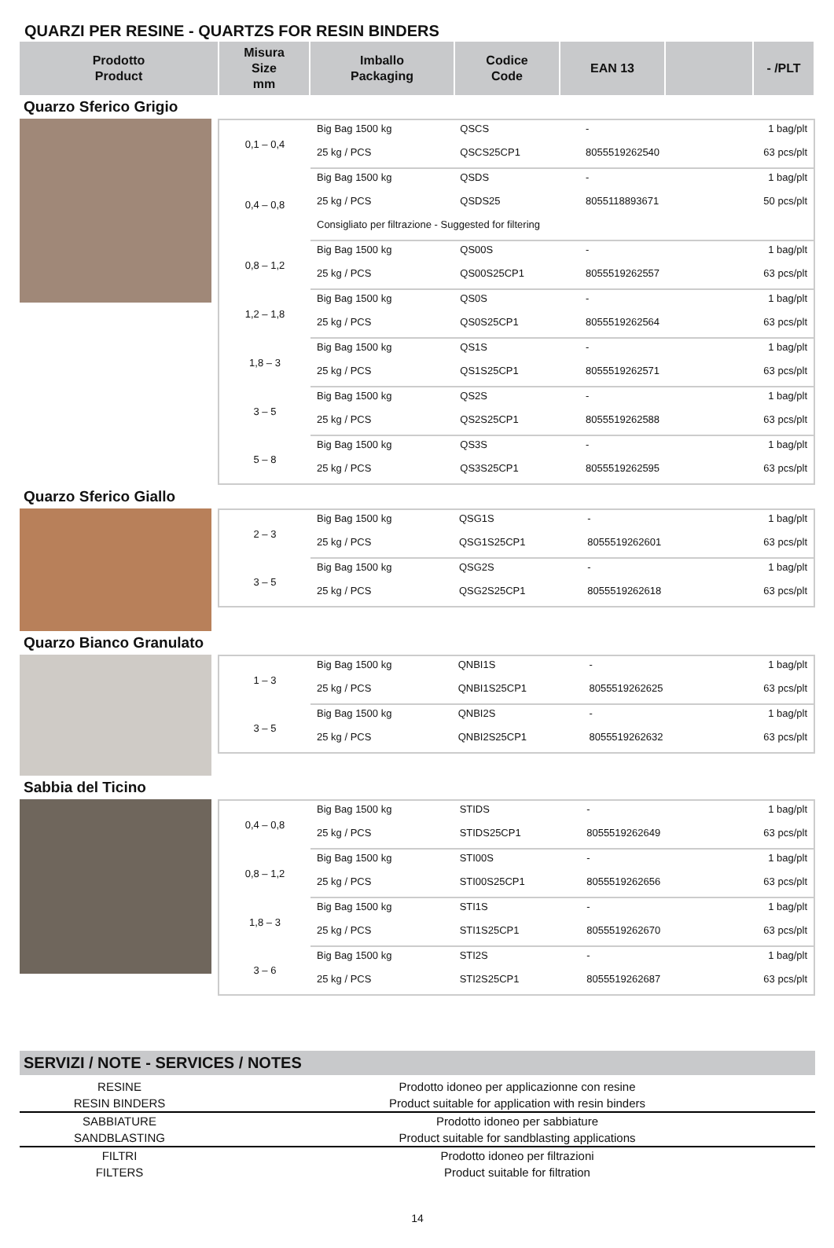QUARZI PER RESINE - QUARTZS FOR RESIN BINDERS
| Prodotto Product | Misura Size mm | Imballo Packaging | Codice Code | EAN 13 | | - /PLT |
| --- | --- | --- | --- | --- | --- | --- |
Quarzo Sferico Grigio
| 0,1 – 0,4 | Big Bag 1500 kg | QSCS | - | 1 bag/plt |
| | 25 kg / PCS | QSCS25CP1 | 8055519262540 | 63 pcs/plt |
| 0,4 – 0,8 | Big Bag 1500 kg | QSDS | - | 1 bag/plt |
| | 25 kg / PCS | QSDS25 | 8055118893671 | 50 pcs/plt |
| | Consigliato per filtrazione - Suggested for filtering | | | |
| 0,8 – 1,2 | Big Bag 1500 kg | QS00S | - | 1 bag/plt |
| | 25 kg / PCS | QS00S25CP1 | 8055519262557 | 63 pcs/plt |
| 1,2 – 1,8 | Big Bag 1500 kg | QS0S | - | 1 bag/plt |
| | 25 kg / PCS | QS0S25CP1 | 8055519262564 | 63 pcs/plt |
| 1,8 – 3 | Big Bag 1500 kg | QS1S | - | 1 bag/plt |
| | 25 kg / PCS | QS1S25CP1 | 8055519262571 | 63 pcs/plt |
| 3 – 5 | Big Bag 1500 kg | QS2S | - | 1 bag/plt |
| | 25 kg / PCS | QS2S25CP1 | 8055519262588 | 63 pcs/plt |
| 5 – 8 | Big Bag 1500 kg | QS3S | - | 1 bag/plt |
| | 25 kg / PCS | QS3S25CP1 | 8055519262595 | 63 pcs/plt |
Quarzo Sferico Giallo
| 2 – 3 | Big Bag 1500 kg | QSG1S | - | 1 bag/plt |
| | 25 kg / PCS | QSG1S25CP1 | 8055519262601 | 63 pcs/plt |
| 3 – 5 | Big Bag 1500 kg | QSG2S | - | 1 bag/plt |
| | 25 kg / PCS | QSG2S25CP1 | 8055519262618 | 63 pcs/plt |
Quarzo Bianco Granulato
| 1 – 3 | Big Bag 1500 kg | QNBI1S | - | 1 bag/plt |
| | 25 kg / PCS | QNBI1S25CP1 | 8055519262625 | 63 pcs/plt |
| 3 – 5 | Big Bag 1500 kg | QNBI2S | - | 1 bag/plt |
| | 25 kg / PCS | QNBI2S25CP1 | 8055519262632 | 63 pcs/plt |
Sabbia del Ticino
| 0,4 – 0,8 | Big Bag 1500 kg | STIDS | - | 1 bag/plt |
| | 25 kg / PCS | STIDS25CP1 | 8055519262649 | 63 pcs/plt |
| 0,8 – 1,2 | Big Bag 1500 kg | STI00S | - | 1 bag/plt |
| | 25 kg / PCS | STI00S25CP1 | 8055519262656 | 63 pcs/plt |
| 1,8 – 3 | Big Bag 1500 kg | STI1S | - | 1 bag/plt |
| | 25 kg / PCS | STI1S25CP1 | 8055519262670 | 63 pcs/plt |
| 3 – 6 | Big Bag 1500 kg | STI2S | - | 1 bag/plt |
| | 25 kg / PCS | STI2S25CP1 | 8055519262687 | 63 pcs/plt |
SERVIZI / NOTE - SERVICES / NOTES
| RESINE | Prodotto idoneo per applicazionne con resine |
| RESIN BINDERS | Product suitable for application with resin binders |
| SABBIATURE | Prodotto idoneo per sabbiature |
| SANDBLASTING | Product suitable for sandblasting applications |
| FILTRI | Prodotto idoneo per filtrazioni |
| FILTERS | Product suitable for filtration |
14